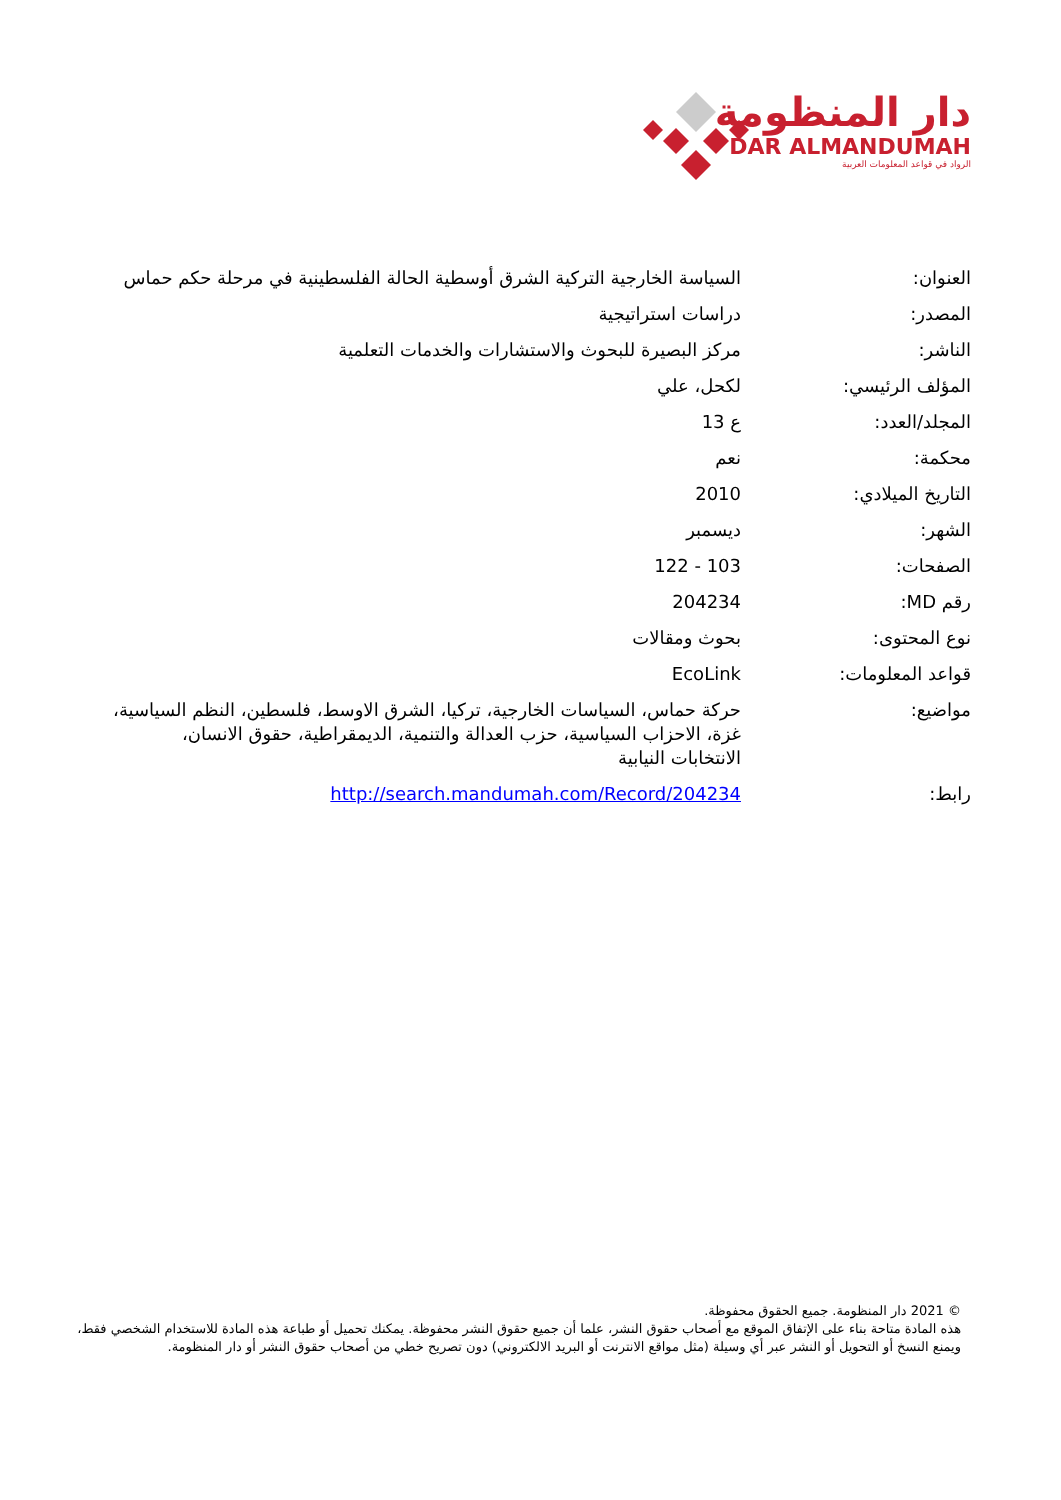دار المنظومة
DAR ALMANDUMAH
الرواد في قواعد المعلومات العربية
| العنوان: | السياسة الخارجية التركية الشرق أوسطية الحالة الفلسطينية في مرحلة حكم حماس |
| المصدر: | دراسات استراتيجية |
| الناشر: | مركز البصيرة للبحوث والاستشارات والخدمات التعلمية |
| المؤلف الرئيسي: | لكحل، علي |
| المجلد/العدد: | ع 13 |
| محكمة: | نعم |
| التاريخ الميلادي: | 2010 |
| الشهر: | ديسمبر |
| الصفحات: | 103 - 122 |
| رقم MD: | 204234 |
| نوع المحتوى: | بحوث ومقالات |
| قواعد المعلومات: | EcoLink |
| مواضيع: | حركة حماس، السياسات الخارجية، تركيا، الشرق الاوسط، فلسطين، النظم السياسية، غزة، الاحزاب السياسية، حزب العدالة والتنمية، الديمقراطية، حقوق الانسان، الانتخابات النيابية |
| رابط: | http://search.mandumah.com/Record/204234 |
© 2021 دار المنظومة. جميع الحقوق محفوظة.
هذه المادة متاحة بناء على الإتفاق الموقع مع أصحاب حقوق النشر، علما أن جميع حقوق النشر محفوظة. يمكنك تحميل أو طباعة هذه المادة للاستخدام الشخصي فقط، ويمنع النسخ أو التحويل أو النشر عبر أي وسيلة (مثل مواقع الانترنت أو البريد الالكتروني) دون تصريح خطي من أصحاب حقوق النشر أو دار المنظومة.